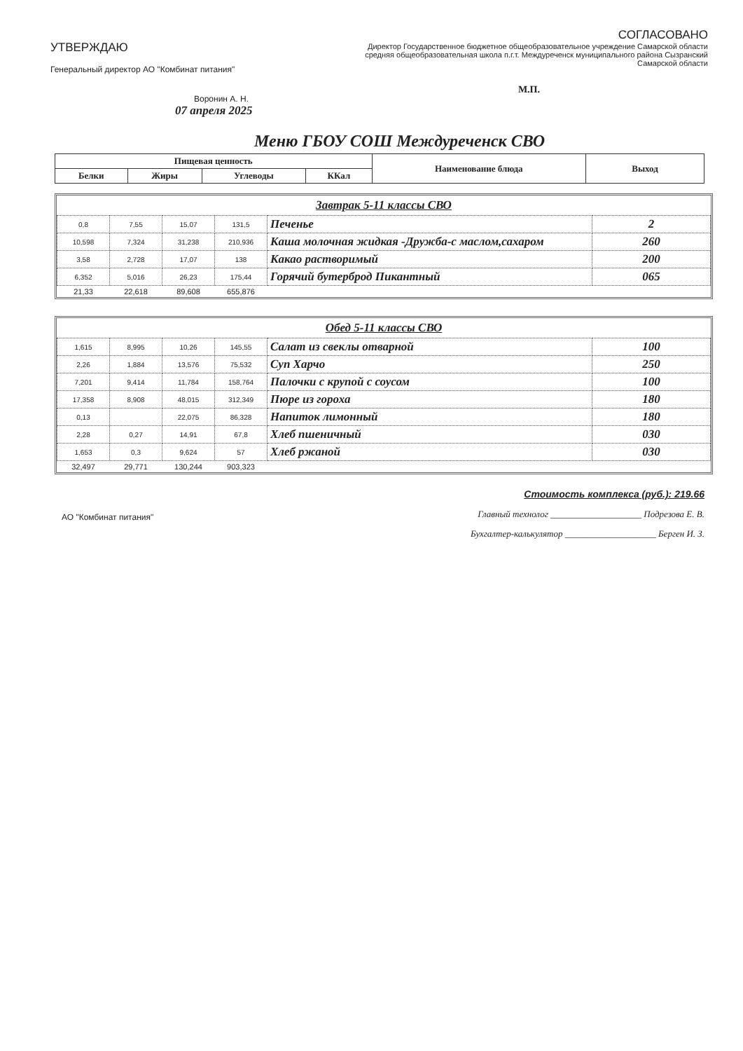УТВЕРЖДАЮ
Генеральный директор АО "Комбинат питания"
Воронин А. Н.
СОГЛАСОВАНО
Директор Государственное бюджетное общеобразовательное учреждение Самарской области средняя общеобразовательная школа п.г.т. Междуреченск муниципального района Сызранский Самарской области
М.П.
07 апреля 2025
Меню ГБОУ СОШ Междуреченск СВО
| Пищевая ценность | | | | Наименование блюда | Выход |
| --- | --- | --- | --- | --- | --- |
| Белки | Жиры | Углеводы | ККал | | |
Завтрак 5-11 классы СВО
| 0,8 | 7,55 | 15,07 | 131,5 | Печенье | 2 |
| 10,598 | 7,324 | 31,238 | 210,936 | Каша молочная жидкая -Дружба-с маслом,сахаром | 260 |
| 3,58 | 2,728 | 17,07 | 138 | Какао растворимый | 200 |
| 6,352 | 5,016 | 26,23 | 175,44 | Горячий бутерброд Пикантный | 065 |
| 21,33 | 22,618 | 89,608 | 655,876 | | |
Обед 5-11 классы СВО
| 1,615 | 8,995 | 10,26 | 145,55 | Салат из свеклы отварной | 100 |
| 2,26 | 1,884 | 13,576 | 75,532 | Суп Харчо | 250 |
| 7,201 | 9,414 | 11,784 | 158,764 | Палочки с крупой с соусом | 100 |
| 17,358 | 8,908 | 48,015 | 312,349 | Пюре из гороха | 180 |
| 0,13 | | 22,075 | 86,328 | Напиток лимонный | 180 |
| 2,28 | 0,27 | 14,91 | 67,8 | Хлеб пшеничный | 030 |
| 1,653 | 0,3 | 9,624 | 57 | Хлеб ржаной | 030 |
| 32,497 | 29,771 | 130,244 | 903,323 | | |
АО "Комбинат питания"
Стоимость комплекса (руб.): 219.66
Главный технолог ____________________ Подрезова Е. В.
Бухгалтер-калькулятор ____________________ Берген И. З.